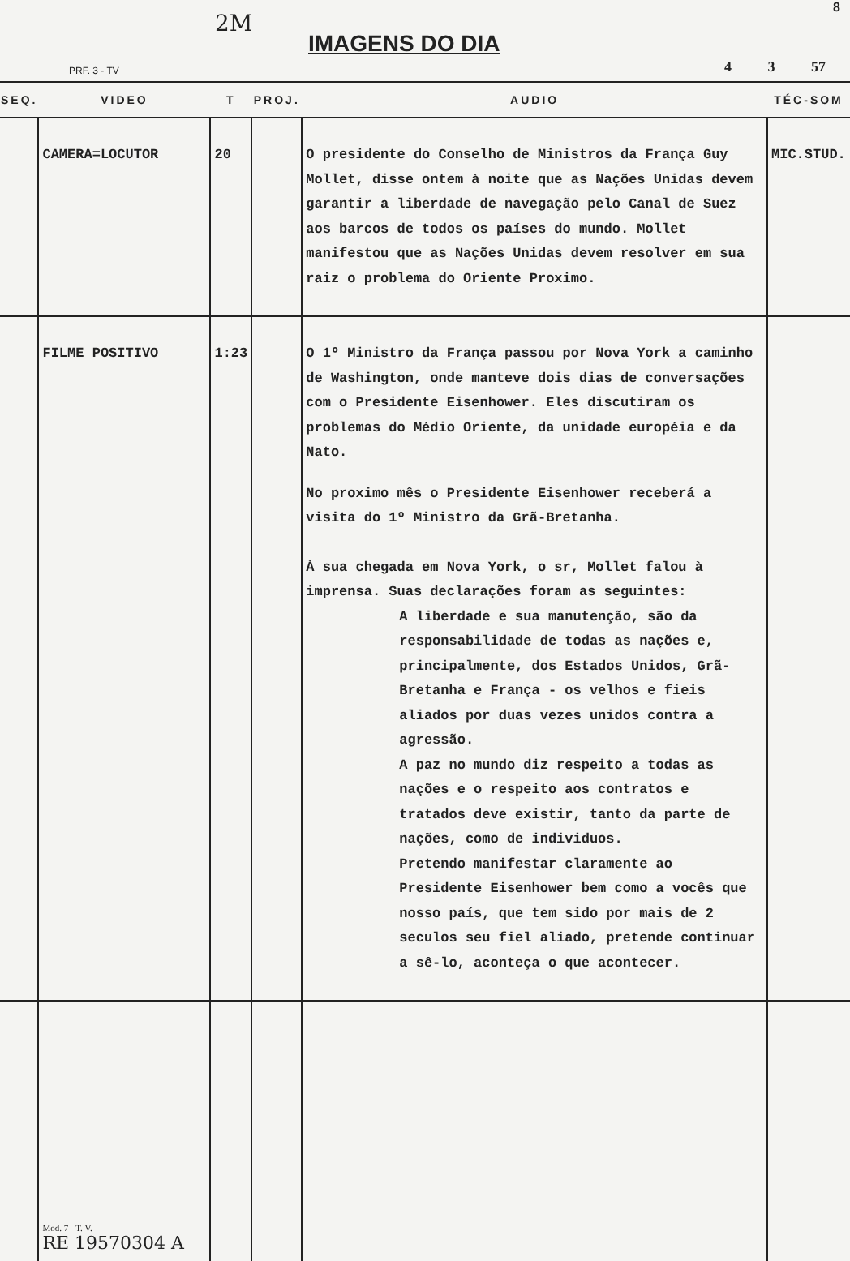2M
IMAGENS DO DIA
8
PRF. 3 - TV 4 3 57
| SEQ. | VIDEO | T | PROJ. | AUDIO | TÉC-SOM |
| --- | --- | --- | --- | --- | --- |
| | CAMERA=LOCUTOR | 20 | | O presidente do Conselho de Ministros da França Guy Mollet, disse ontem à noite que as Nações Unidas devem garantir a liberdade de navegação pelo Canal de Suez aos barcos de todos os países do mundo. Mollet manifestou que as Nações Unidas devem resolver em sua raiz o problema do Oriente Proximo. | MIC.STUD. |
| | FILME POSITIVO | 1:23 | | O 1º Ministro da França passou por Nova York a caminho de Washington, onde manteve dois dias de conversações com o Presidente Eisenhower. Eles discutiram os problemas do Médio Oriente, da unidade européia e da Nato. No proximo mês o Presidente Eisenhower receberá a visita do 1º Ministro da Grã-Bretanha. À sua chegada em Nova York, o sr, Mollet falou à imprensa. Suas declarações foram as seguintes: A liberdade e sua manutenção, são da responsabilidade de todas as nações e, principalmente, dos Estados Unidos, Grã-Bretanha e França - os velhos e fieis aliados por duas vezes unidos contra a agressão. A paz no mundo diz respeito a todas as nações e o respeito aos contratos e tratados deve existir, tanto da parte de nações, como de individuos. Pretendo manifestar claramente ao Presidente Eisenhower bem como a vocês que nosso país, que tem sido por mais de 2 seculos seu fiel aliado, pretende continuar a sê-lo, aconteça o que acontecer. | |
| | Mod. 7 - T. V. RE 19570304 A | | | | |